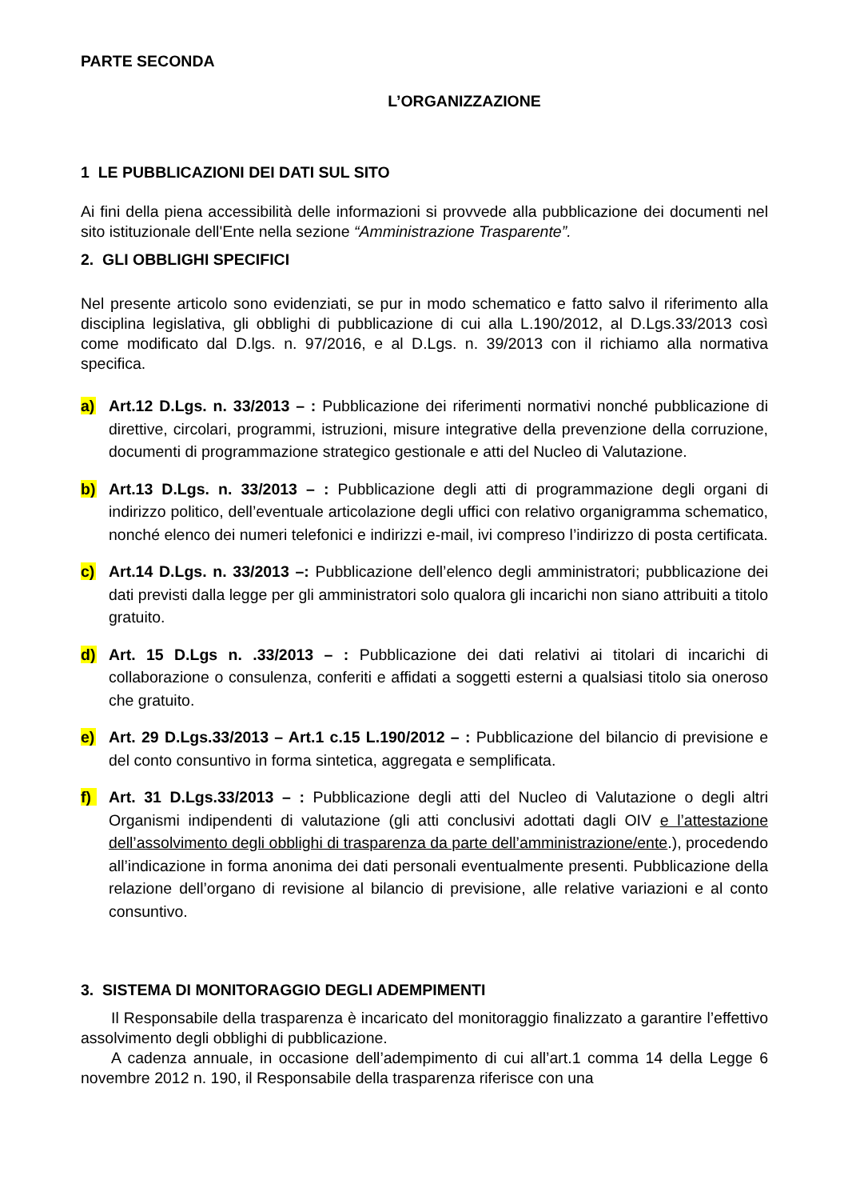PARTE SECONDA
L’ORGANIZZAZIONE
1 LE PUBBLICAZIONI DEI DATI SUL SITO
Ai fini della piena accessibilità delle informazioni si provvede alla pubblicazione dei documenti nel sito istituzionale dell'Ente nella sezione “Amministrazione Trasparente”.
2. GLI OBBLIGHI SPECIFICI
Nel presente articolo sono evidenziati, se pur in modo schematico e fatto salvo il riferimento alla disciplina legislativa, gli obblighi di pubblicazione di cui alla L.190/2012, al D.Lgs.33/2013 così come modificato dal D.lgs. n. 97/2016, e al D.Lgs. n. 39/2013 con il richiamo alla normativa specifica.
a) Art.12 D.Lgs. n. 33/2013 – : Pubblicazione dei riferimenti normativi nonché pubblicazione di direttive, circolari, programmi, istruzioni, misure integrative della prevenzione della corruzione, documenti di programmazione strategico gestionale e atti del Nucleo di Valutazione.
b) Art.13 D.Lgs. n. 33/2013 – : Pubblicazione degli atti di programmazione degli organi di indirizzo politico, dell’eventuale articolazione degli uffici con relativo organigramma schematico, nonché elenco dei numeri telefonici e indirizzi e-mail, ivi compreso l’indirizzo di posta certificata.
c) Art.14 D.Lgs. n. 33/2013 –: Pubblicazione dell’elenco degli amministratori; pubblicazione dei dati previsti dalla legge per gli amministratori solo qualora gli incarichi non siano attribuiti a titolo gratuito.
d) Art. 15 D.Lgs n. .33/2013 – : Pubblicazione dei dati relativi ai titolari di incarichi di collaborazione o consulenza, conferiti e affidati a soggetti esterni a qualsiasi titolo sia oneroso che gratuito.
e) Art. 29 D.Lgs.33/2013 – Art.1 c.15 L.190/2012 – : Pubblicazione del bilancio di previsione e del conto consuntivo in forma sintetica, aggregata e semplificata.
f) Art. 31 D.Lgs.33/2013 – : Pubblicazione degli atti del Nucleo di Valutazione o degli altri Organismi indipendenti di valutazione (gli atti conclusivi adottati dagli OIV e l’attestazione dell’assolvimento degli obblighi di trasparenza da parte dell’amministrazione/ente.), procedendo all’indicazione in forma anonima dei dati personali eventualmente presenti. Pubblicazione della relazione dell’organo di revisione al bilancio di previsione, alle relative variazioni e al conto consuntivo.
3. SISTEMA DI MONITORAGGIO DEGLI ADEMPIMENTI
Il Responsabile della trasparenza è incaricato del monitoraggio finalizzato a garantire l’effettivo assolvimento degli obblighi di pubblicazione.
A cadenza annuale, in occasione dell’adempimento di cui all’art.1 comma 14 della Legge 6 novembre 2012 n. 190, il Responsabile della trasparenza riferisce con una